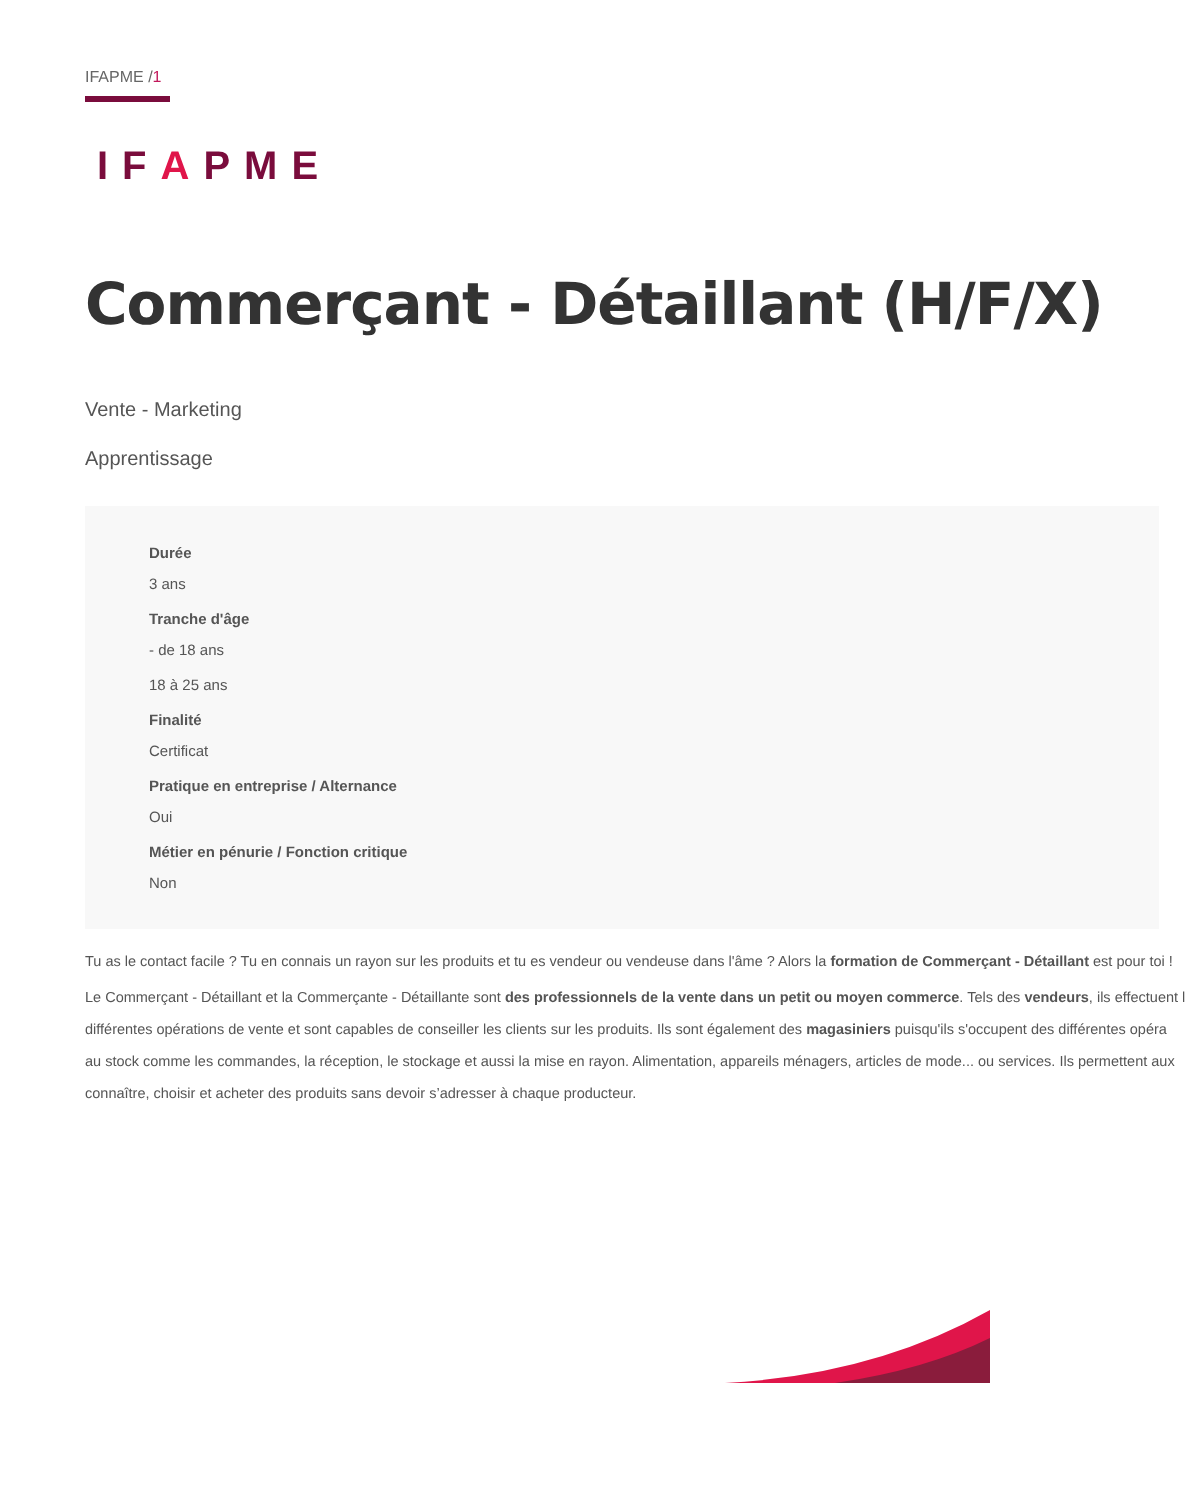IFAPME /1
IFAPME
Commerçant - Détaillant (H/F/X)
Vente - Marketing
Apprentissage
Durée
3 ans
Tranche d'âge
- de 18 ans
18 à 25 ans
Finalité
Certificat
Pratique en entreprise / Alternance
Oui
Métier en pénurie / Fonction critique
Non
Tu as le contact facile ? Tu en connais un rayon sur les produits et tu es vendeur ou vendeuse dans l'âme ? Alors la formation de Commerçant - Détaillant est pour toi !
Le Commerçant - Détaillant et la Commerçante - Détaillante sont des professionnels de la vente dans un petit ou moyen commerce. Tels des vendeurs, ils effectuent l
différentes opérations de vente et sont capables de conseiller les clients sur les produits. Ils sont également des magasiniers puisqu'ils s'occupent des différentes opéra
au stock comme les commandes, la réception, le stockage et aussi la mise en rayon. Alimentation, appareils ménagers, articles de mode... ou services. Ils permettent aux
connaître, choisir et acheter des produits sans devoir s’adresser à chaque producteur.